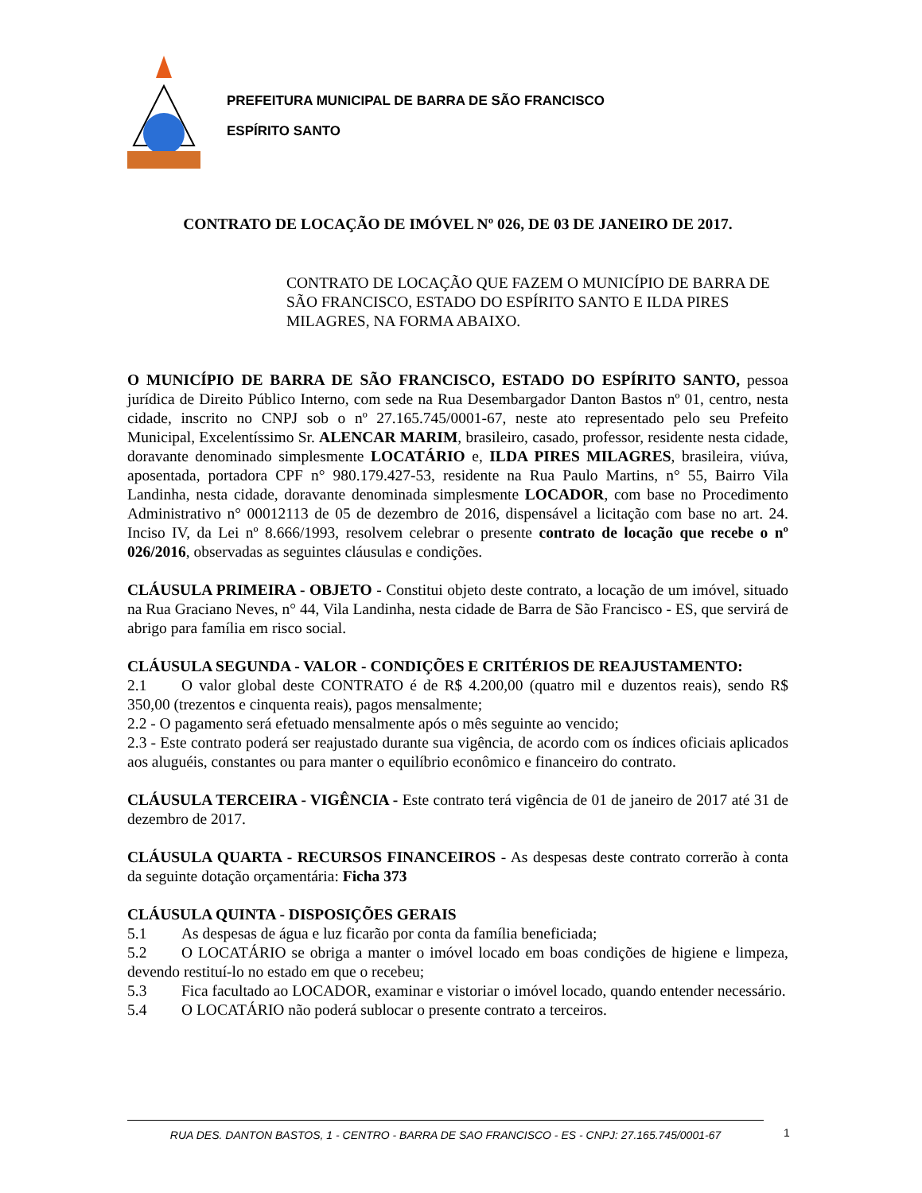PREFEITURA MUNICIPAL DE BARRA DE SÃO FRANCISCO
ESPÍRITO SANTO
CONTRATO DE LOCAÇÃO DE IMÓVEL Nº 026, DE 03 DE JANEIRO DE 2017.
CONTRATO DE LOCAÇÃO QUE FAZEM O MUNICÍPIO DE BARRA DE SÃO FRANCISCO, ESTADO DO ESPÍRITO SANTO E ILDA PIRES MILAGRES, NA FORMA ABAIXO.
O MUNICÍPIO DE BARRA DE SÃO FRANCISCO, ESTADO DO ESPÍRITO SANTO, pessoa jurídica de Direito Público Interno, com sede na Rua Desembargador Danton Bastos nº 01, centro, nesta cidade, inscrito no CNPJ sob o nº 27.165.745/0001-67, neste ato representado pelo seu Prefeito Municipal, Excelentíssimo Sr. ALENCAR MARIM, brasileiro, casado, professor, residente nesta cidade, doravante denominado simplesmente LOCATÁRIO e, ILDA PIRES MILAGRES, brasileira, viúva, aposentada, portadora CPF n° 980.179.427-53, residente na Rua Paulo Martins, n° 55, Bairro Vila Landinha, nesta cidade, doravante denominada simplesmente LOCADOR, com base no Procedimento Administrativo n° 00012113 de 05 de dezembro de 2016, dispensável a licitação com base no art. 24. Inciso IV, da Lei nº 8.666/1993, resolvem celebrar o presente contrato de locação que recebe o nº 026/2016, observadas as seguintes cláusulas e condições.
CLÁUSULA PRIMEIRA - OBJETO - Constitui objeto deste contrato, a locação de um imóvel, situado na Rua Graciano Neves, n° 44, Vila Landinha, nesta cidade de Barra de São Francisco - ES, que servirá de abrigo para família em risco social.
CLÁUSULA SEGUNDA - VALOR - CONDIÇÕES E CRITÉRIOS DE REAJUSTAMENTO:
2.1 O valor global deste CONTRATO é de R$ 4.200,00 (quatro mil e duzentos reais), sendo R$ 350,00 (trezentos e cinquenta reais), pagos mensalmente;
2.2 - O pagamento será efetuado mensalmente após o mês seguinte ao vencido;
2.3 - Este contrato poderá ser reajustado durante sua vigência, de acordo com os índices oficiais aplicados aos aluguéis, constantes ou para manter o equilíbrio econômico e financeiro do contrato.
CLÁUSULA TERCEIRA - VIGÊNCIA - Este contrato terá vigência de 01 de janeiro de 2017 até 31 de dezembro de 2017.
CLÁUSULA QUARTA - RECURSOS FINANCEIROS - As despesas deste contrato correrão à conta da seguinte dotação orçamentária: Ficha 373
CLÁUSULA QUINTA - DISPOSIÇÕES GERAIS
5.1 As despesas de água e luz ficarão por conta da família beneficiada;
5.2 O LOCATÁRIO se obriga a manter o imóvel locado em boas condições de higiene e limpeza, devendo restituí-lo no estado em que o recebeu;
5.3 Fica facultado ao LOCADOR, examinar e vistoriar o imóvel locado, quando entender necessário.
5.4 O LOCATÁRIO não poderá sublocar o presente contrato a terceiros.
RUA DES. DANTON BASTOS, 1 - CENTRO - BARRA DE SAO FRANCISCO - ES - CNPJ: 27.165.745/0001-67 1